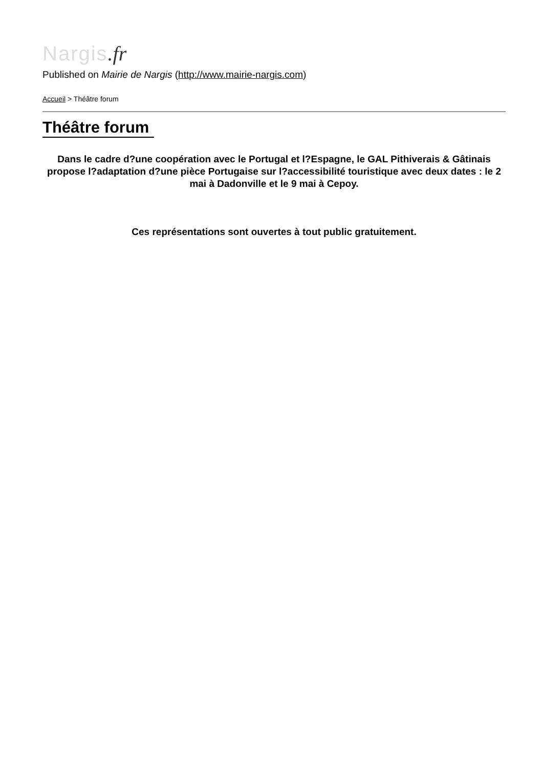Nargis.fr
Published on Mairie de Nargis (http://www.mairie-nargis.com)
Accueil > Théâtre forum
Théâtre forum
Dans le cadre d?une coopération avec le Portugal et l?Espagne, le GAL Pithiverais & Gâtinais propose l?adaptation d?une pièce Portugaise sur l?accessibilité touristique avec deux dates : le 2 mai à Dadonville et le 9 mai à Cepoy.
Ces représentations sont ouvertes à tout public gratuitement.